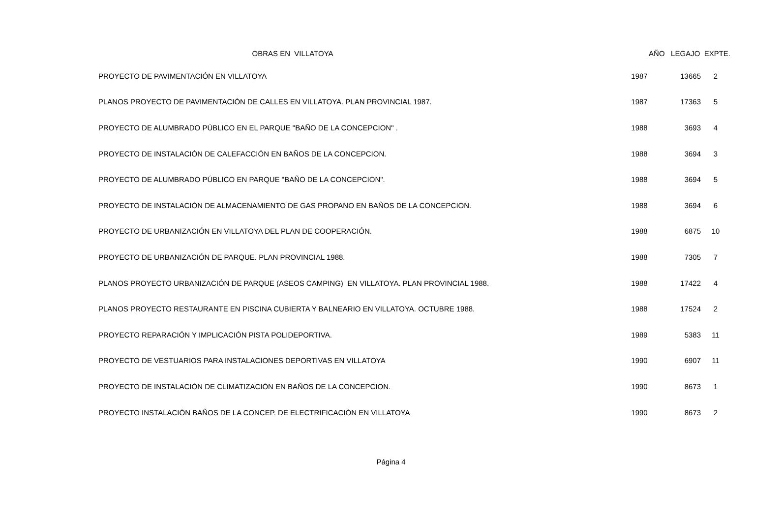| OBRAS EN VILLATOYA | AÑO LEGAJO EXPTE. | | |
| --- | --- | --- | --- |
| PROYECTO DE PAVIMENTACIÓN EN VILLATOYA | 1987 | 13665 | 2 |
| PLANOS PROYECTO DE PAVIMENTACIÓN DE CALLES EN VILLATOYA. PLAN PROVINCIAL 1987. | 1987 | 17363 | 5 |
| PROYECTO DE ALUMBRADO PÚBLICO EN EL PARQUE "BAÑO DE LA CONCEPCION" . | 1988 | 3693 | 4 |
| PROYECTO DE INSTALACIÓN DE CALEFACCIÓN EN BAÑOS DE LA CONCEPCION. | 1988 | 3694 | 3 |
| PROYECTO DE ALUMBRADO PÚBLICO EN PARQUE "BAÑO DE LA CONCEPCION". | 1988 | 3694 | 5 |
| PROYECTO DE INSTALACIÓN DE ALMACENAMIENTO DE GAS PROPANO EN BAÑOS DE LA CONCEPCION. | 1988 | 3694 | 6 |
| PROYECTO DE URBANIZACIÓN EN VILLATOYA DEL PLAN DE COOPERACIÓN. | 1988 | 6875 | 10 |
| PROYECTO DE URBANIZACIÓN DE PARQUE. PLAN PROVINCIAL 1988. | 1988 | 7305 | 7 |
| PLANOS PROYECTO URBANIZACIÓN DE PARQUE (ASEOS CAMPING) EN VILLATOYA. PLAN PROVINCIAL 1988. | 1988 | 17422 | 4 |
| PLANOS PROYECTO RESTAURANTE EN PISCINA CUBIERTA Y BALNEARIO EN VILLATOYA. OCTUBRE 1988. | 1988 | 17524 | 2 |
| PROYECTO REPARACIÓN Y IMPLICACIÓN PISTA POLIDEPORTIVA. | 1989 | 5383 | 11 |
| PROYECTO DE VESTUARIOS PARA INSTALACIONES DEPORTIVAS EN VILLATOYA | 1990 | 6907 | 11 |
| PROYECTO DE INSTALACIÓN DE CLIMATIZACIÓN EN BAÑOS DE LA CONCEPCION. | 1990 | 8673 | 1 |
| PROYECTO INSTALACIÓN BAÑOS DE LA CONCEP. DE ELECTRIFICACIÓN EN VILLATOYA | 1990 | 8673 | 2 |
Página 4